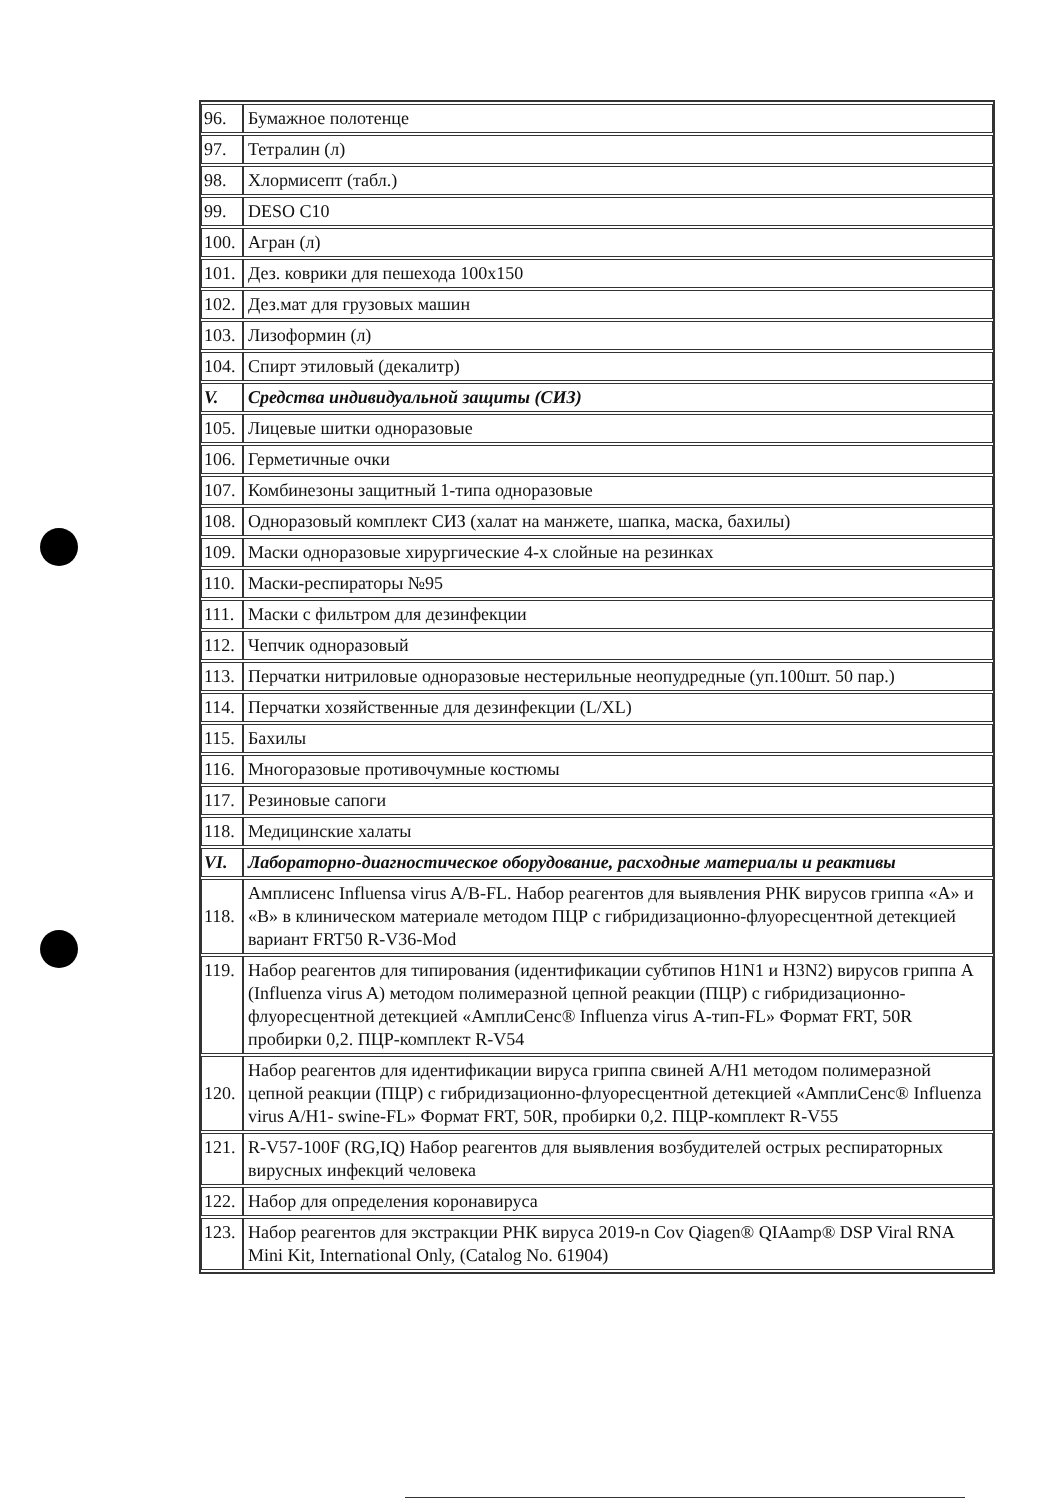| 96. | Бумажное полотенце |
| 97. | Тетралин (л) |
| 98. | Хлормисепт (табл.) |
| 99. | DESO C10 |
| 100. | Агран (л) |
| 101. | Дез. коврики для пешехода 100х150 |
| 102. | Дез.мат для грузовых машин |
| 103. | Лизоформин (л) |
| 104. | Спирт этиловый (декалитр) |
| V. | Средства индивидуальной защиты (СИЗ) |
| 105. | Лицевые шитки одноразовые |
| 106. | Герметичные очки |
| 107. | Комбинезоны защитный 1-типа одноразовые |
| 108. | Одноразовый комплект СИЗ (халат на манжете, шапка, маска, бахилы) |
| 109. | Маски одноразовые хирургические 4-х слойные на резинках |
| 110. | Маски-респираторы №95 |
| 111. | Маски с фильтром для дезинфекции |
| 112. | Чепчик одноразовый |
| 113. | Перчатки нитриловые одноразовые нестерильные неопудредные (уп.100шт. 50 пар.) |
| 114. | Перчатки хозяйственные для дезинфекции (L/XL) |
| 115. | Бахилы |
| 116. | Многоразовые противочумные костюмы |
| 117. | Резиновые сапоги |
| 118. | Медицинские халаты |
| VI. | Лабораторно-диагностическое оборудование, расходные материалы и реактивы |
| 118. | Амплисенс Influensa virus A/B-FL. Набор реагентов для выявления РНК вирусов гриппа «А» и «В» в клиническом материале методом ПЦР с гибридизационно-флуоресцентной детекцией вариант FRT50 R-V36-Mod |
| 119. | Набор реагентов для типирования (идентификации субтипов H1N1 и H3N2) вирусов гриппа A (Influenza virus A) методом полимеразной цепной реакции (ПЦР) с гибридизационно-флуоресцентной детекцией «АмплиСенс® Influenza virus А-тип-FL» Формат FRT, 50R пробирки 0,2. ПЦР-комплект R-V54 |
| 120. | Набор реагентов для идентификации вируса гриппа свиней A/H1 методом полимеразной цепной реакции (ПЦР) с гибридизационно-флуоресцентной детекцией «АмплиСенс® Influenza virus A/H1- swine-FL» Формат FRT, 50R, пробирки 0,2. ПЦР-комплект R-V55 |
| 121. | R-V57-100F (RG,IQ) Набор реагентов для выявления возбудителей острых респираторных вирусных инфекций человека |
| 122. | Набор для определения коронавируса |
| 123. | Набор реагентов для экстракции РНК вируса 2019-n Cov Qiagen® QIAamp® DSP Viral RNA Mini Kit, International Only, (Catalog No. 61904) |